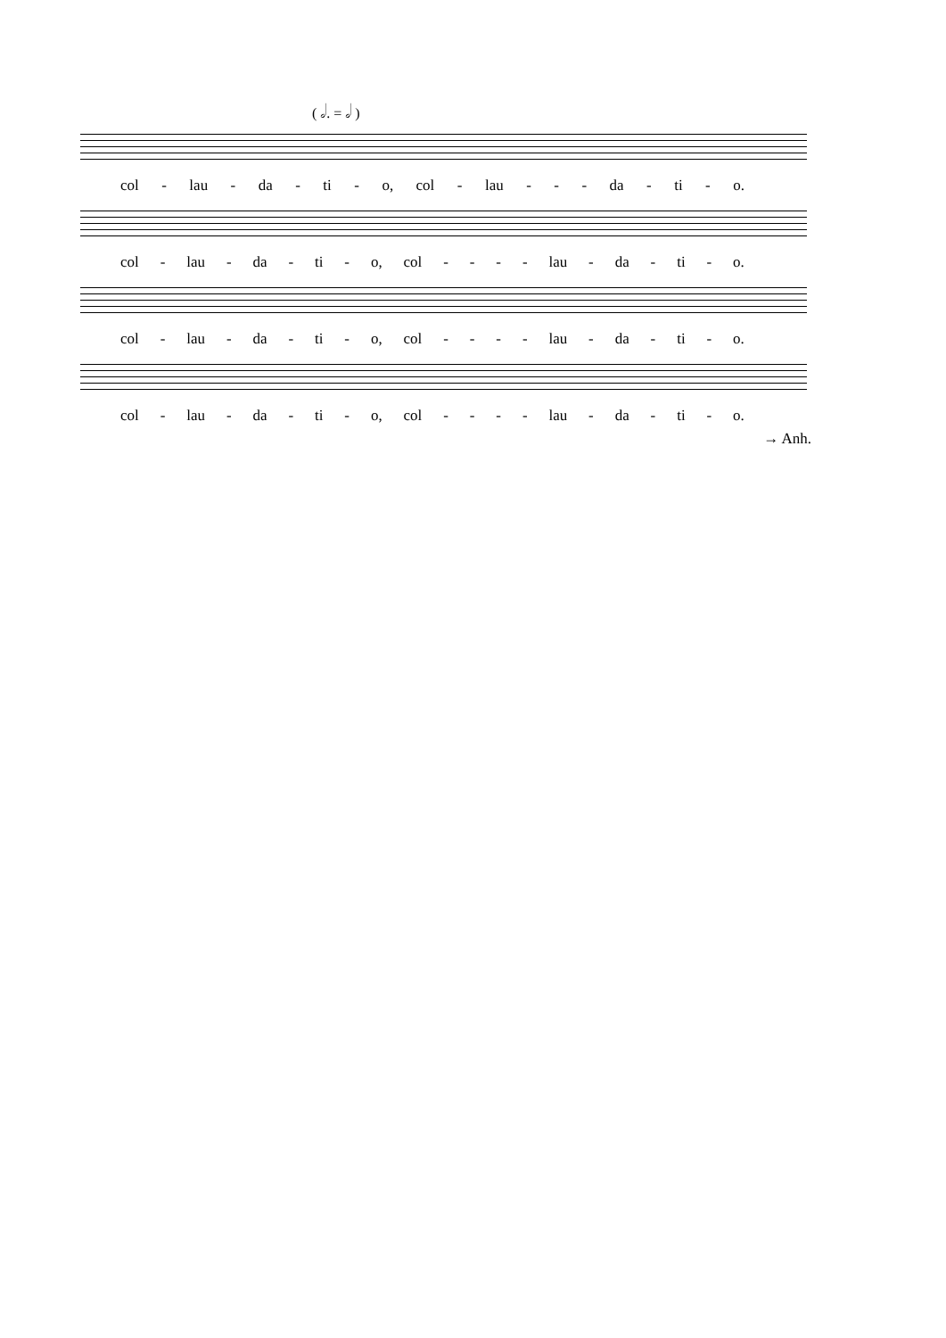( 𝅗𝅥. = 𝅗𝅥 )
col - lau - da - ti - o, col - lau - - - da - ti - o.
col - lau - da - ti - o, col - - - - lau - da - ti - o.
col - lau - da - ti - o, col - - - - lau - da - ti - o.
col - lau - da - ti - o, col - - - - lau - da - ti - o.
→ Anh.